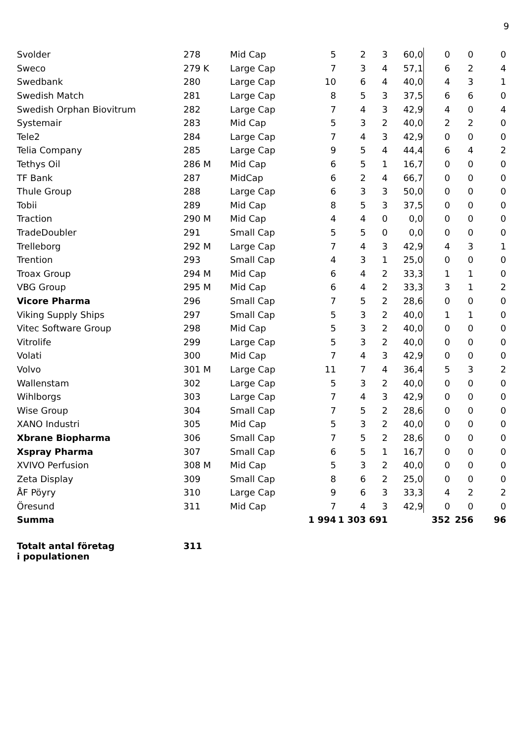9
| Svolder | 278 | Mid Cap | 5 | 2 | 3 | 60,0 | 0 | 0 | 0 |
| Sweco | 279 K | Large Cap | 7 | 3 | 4 | 57,1 | 6 | 2 | 4 |
| Swedbank | 280 | Large Cap | 10 | 6 | 4 | 40,0 | 4 | 3 | 1 |
| Swedish Match | 281 | Large Cap | 8 | 5 | 3 | 37,5 | 6 | 6 | 0 |
| Swedish Orphan Biovitrum | 282 | Large Cap | 7 | 4 | 3 | 42,9 | 4 | 0 | 4 |
| Systemair | 283 | Mid Cap | 5 | 3 | 2 | 40,0 | 2 | 2 | 0 |
| Tele2 | 284 | Large Cap | 7 | 4 | 3 | 42,9 | 0 | 0 | 0 |
| Telia Company | 285 | Large Cap | 9 | 5 | 4 | 44,4 | 6 | 4 | 2 |
| Tethys Oil | 286 M | Mid Cap | 6 | 5 | 1 | 16,7 | 0 | 0 | 0 |
| TF Bank | 287 | MidCap | 6 | 2 | 4 | 66,7 | 0 | 0 | 0 |
| Thule Group | 288 | Large Cap | 6 | 3 | 3 | 50,0 | 0 | 0 | 0 |
| Tobii | 289 | Mid Cap | 8 | 5 | 3 | 37,5 | 0 | 0 | 0 |
| Traction | 290 M | Mid Cap | 4 | 4 | 0 | 0,0 | 0 | 0 | 0 |
| TradeDoubler | 291 | Small Cap | 5 | 5 | 0 | 0,0 | 0 | 0 | 0 |
| Trelleborg | 292 M | Large Cap | 7 | 4 | 3 | 42,9 | 4 | 3 | 1 |
| Trention | 293 | Small Cap | 4 | 3 | 1 | 25,0 | 0 | 0 | 0 |
| Troax Group | 294 M | Mid Cap | 6 | 4 | 2 | 33,3 | 1 | 1 | 0 |
| VBG Group | 295 M | Mid Cap | 6 | 4 | 2 | 33,3 | 3 | 1 | 2 |
| Vicore Pharma | 296 | Small Cap | 7 | 5 | 2 | 28,6 | 0 | 0 | 0 |
| Viking Supply Ships | 297 | Small Cap | 5 | 3 | 2 | 40,0 | 1 | 1 | 0 |
| Vitec Software Group | 298 | Mid Cap | 5 | 3 | 2 | 40,0 | 0 | 0 | 0 |
| Vitrolife | 299 | Large Cap | 5 | 3 | 2 | 40,0 | 0 | 0 | 0 |
| Volati | 300 | Mid Cap | 7 | 4 | 3 | 42,9 | 0 | 0 | 0 |
| Volvo | 301 M | Large Cap | 11 | 7 | 4 | 36,4 | 5 | 3 | 2 |
| Wallenstam | 302 | Large Cap | 5 | 3 | 2 | 40,0 | 0 | 0 | 0 |
| Wihlborgs | 303 | Large Cap | 7 | 4 | 3 | 42,9 | 0 | 0 | 0 |
| Wise Group | 304 | Small Cap | 7 | 5 | 2 | 28,6 | 0 | 0 | 0 |
| XANO Industri | 305 | Mid Cap | 5 | 3 | 2 | 40,0 | 0 | 0 | 0 |
| Xbrane Biopharma | 306 | Small Cap | 7 | 5 | 2 | 28,6 | 0 | 0 | 0 |
| Xspray Pharma | 307 | Small Cap | 6 | 5 | 1 | 16,7 | 0 | 0 | 0 |
| XVIVO Perfusion | 308 M | Mid Cap | 5 | 3 | 2 | 40,0 | 0 | 0 | 0 |
| Zeta Display | 309 | Small Cap | 8 | 6 | 2 | 25,0 | 0 | 0 | 0 |
| ÅF Pöyry | 310 | Large Cap | 9 | 6 | 3 | 33,3 | 4 | 2 | 2 |
| Öresund | 311 | Mid Cap | 7 | 4 | 3 | 42,9 | 0 | 0 | 0 |
| Summa | | | 1 994 | 1 303 | 691 | | 352 | 256 | 96 |
| Totalt antal företag i populationen | 311 | | | | | | | | |